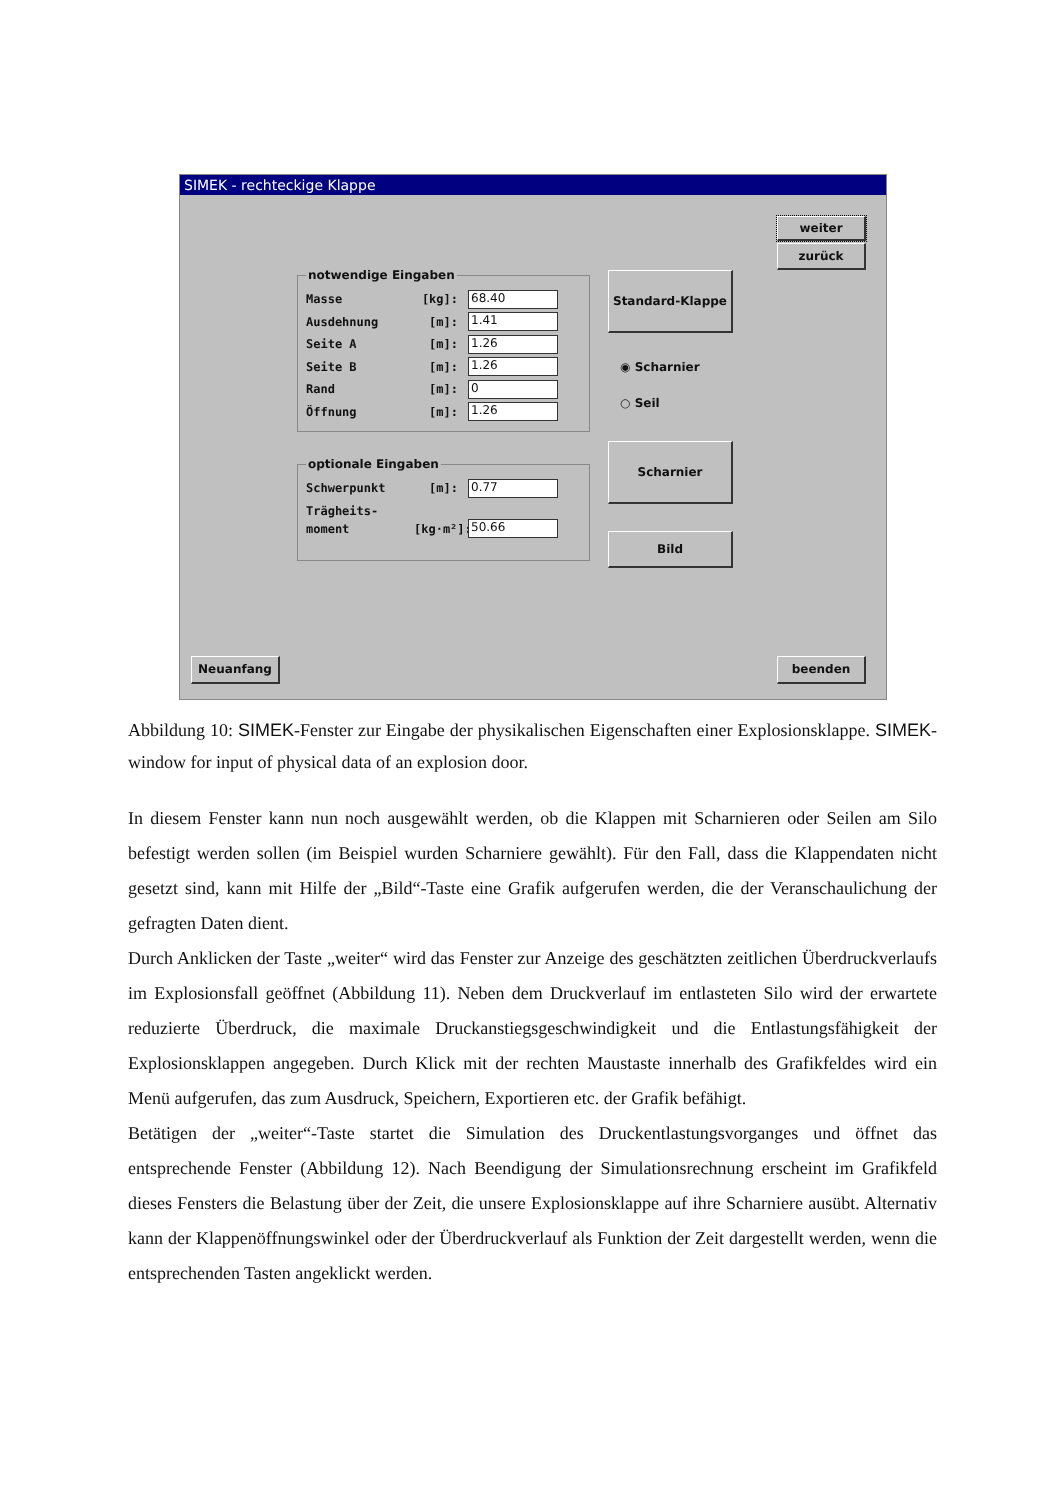SIMEK - rechteckige Klappe
weiter
zurück
notwendige Eingaben
Masse [kg]: 68.40
Ausdehnung [m]: 1.41
Seite A [m]: 1.26
Seite B [m]: 1.26
Rand [m]: 0
Öffnung [m]: 1.26
optionale Eingaben
Schwerpunkt [m]: 0.77
Trägheits-
moment [kg·m²]: 50.66
Standard-Klappe
◉ Scharnier
○ Seil
Scharnier
Bild
Neuanfang beenden
Abbildung 10: SIMEK-Fenster zur Eingabe der physikalischen Eigenschaften einer Explosionsklappe. SIMEK-window for input of physical data of an explosion door.
In diesem Fenster kann nun noch ausgewählt werden, ob die Klappen mit Scharnieren oder Seilen am Silo befestigt werden sollen (im Beispiel wurden Scharniere gewählt). Für den Fall, dass die Klappendaten nicht gesetzt sind, kann mit Hilfe der „Bild“-Taste eine Grafik aufgerufen werden, die der Veranschaulichung der gefragten Daten dient.
Durch Anklicken der Taste „weiter“ wird das Fenster zur Anzeige des geschätzten zeitlichen Überdruckverlaufs im Explosionsfall geöffnet (Abbildung 11). Neben dem Druckverlauf im entlasteten Silo wird der erwartete reduzierte Überdruck, die maximale Druckanstiegsgeschwindigkeit und die Entlastungsfähigkeit der Explosionsklappen angegeben. Durch Klick mit der rechten Maustaste innerhalb des Grafikfeldes wird ein Menü aufgerufen, das zum Ausdruck, Speichern, Exportieren etc. der Grafik befähigt.
Betätigen der „weiter“-Taste startet die Simulation des Druckentlastungsvorganges und öffnet das entsprechende Fenster (Abbildung 12). Nach Beendigung der Simulationsrechnung erscheint im Grafikfeld dieses Fensters die Belastung über der Zeit, die unsere Explosionsklappe auf ihre Scharniere ausübt. Alternativ kann der Klappenöffnungswinkel oder der Überdruckverlauf als Funktion der Zeit dargestellt werden, wenn die entsprechenden Tasten angeklickt werden.